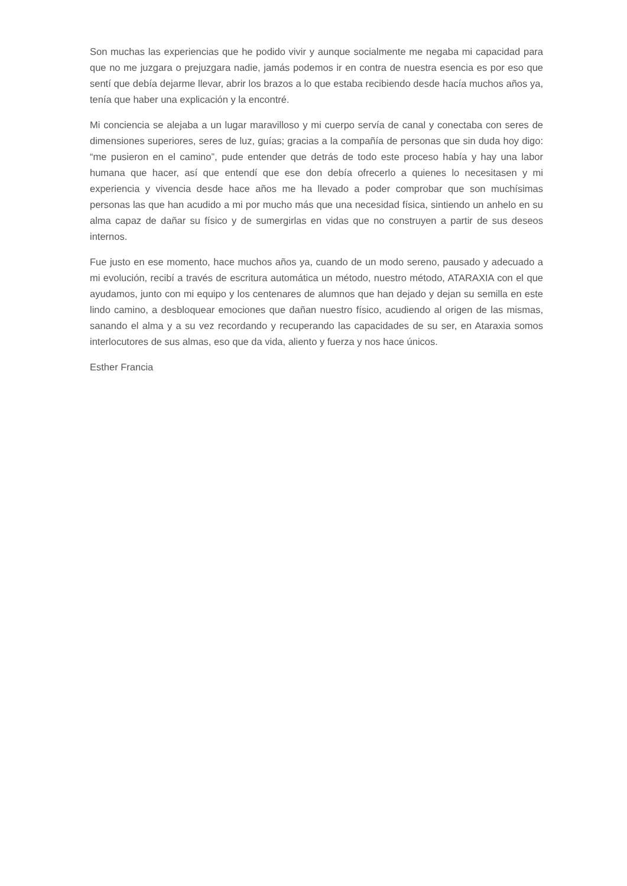Son muchas las experiencias que he podido vivir y aunque socialmente me negaba mi capacidad para que no me juzgara o prejuzgara nadie, jamás podemos ir en contra de nuestra esencia es por eso que sentí que debía dejarme llevar, abrir los brazos a lo que estaba recibiendo desde hacía muchos años ya, tenía que haber una explicación y la encontré.
Mi conciencia se alejaba a un lugar maravilloso y mi cuerpo servía de canal y conectaba con seres de dimensiones superiores, seres de luz, guías; gracias a la compañía de personas que sin duda hoy digo: “me pusieron en el camino”, pude entender que detrás de todo este proceso había y hay una labor humana que hacer, así que entendí que ese don debía ofrecerlo a quienes lo necesitasen y mi experiencia y vivencia desde hace años me ha llevado a poder comprobar que son muchísimas personas las que han acudido a mi por mucho más que una necesidad física, sintiendo un anhelo en su alma capaz de dañar su físico y de sumergirlas en vidas que no construyen a partir de sus deseos internos.
Fue justo en ese momento, hace muchos años ya, cuando de un modo sereno, pausado y adecuado a mi evolución, recibí a través de escritura automática un método, nuestro método, ATARAXIA con el que ayudamos, junto con mi equipo y los centenares de alumnos que han dejado y dejan su semilla en este lindo camino, a desbloquear emociones que dañan nuestro físico, acudiendo al origen de las mismas, sanando el alma y a su vez recordando y recuperando las capacidades de su ser, en Ataraxia somos interlocutores de sus almas, eso que da vida, aliento y fuerza y nos hace únicos.
Esther Francia